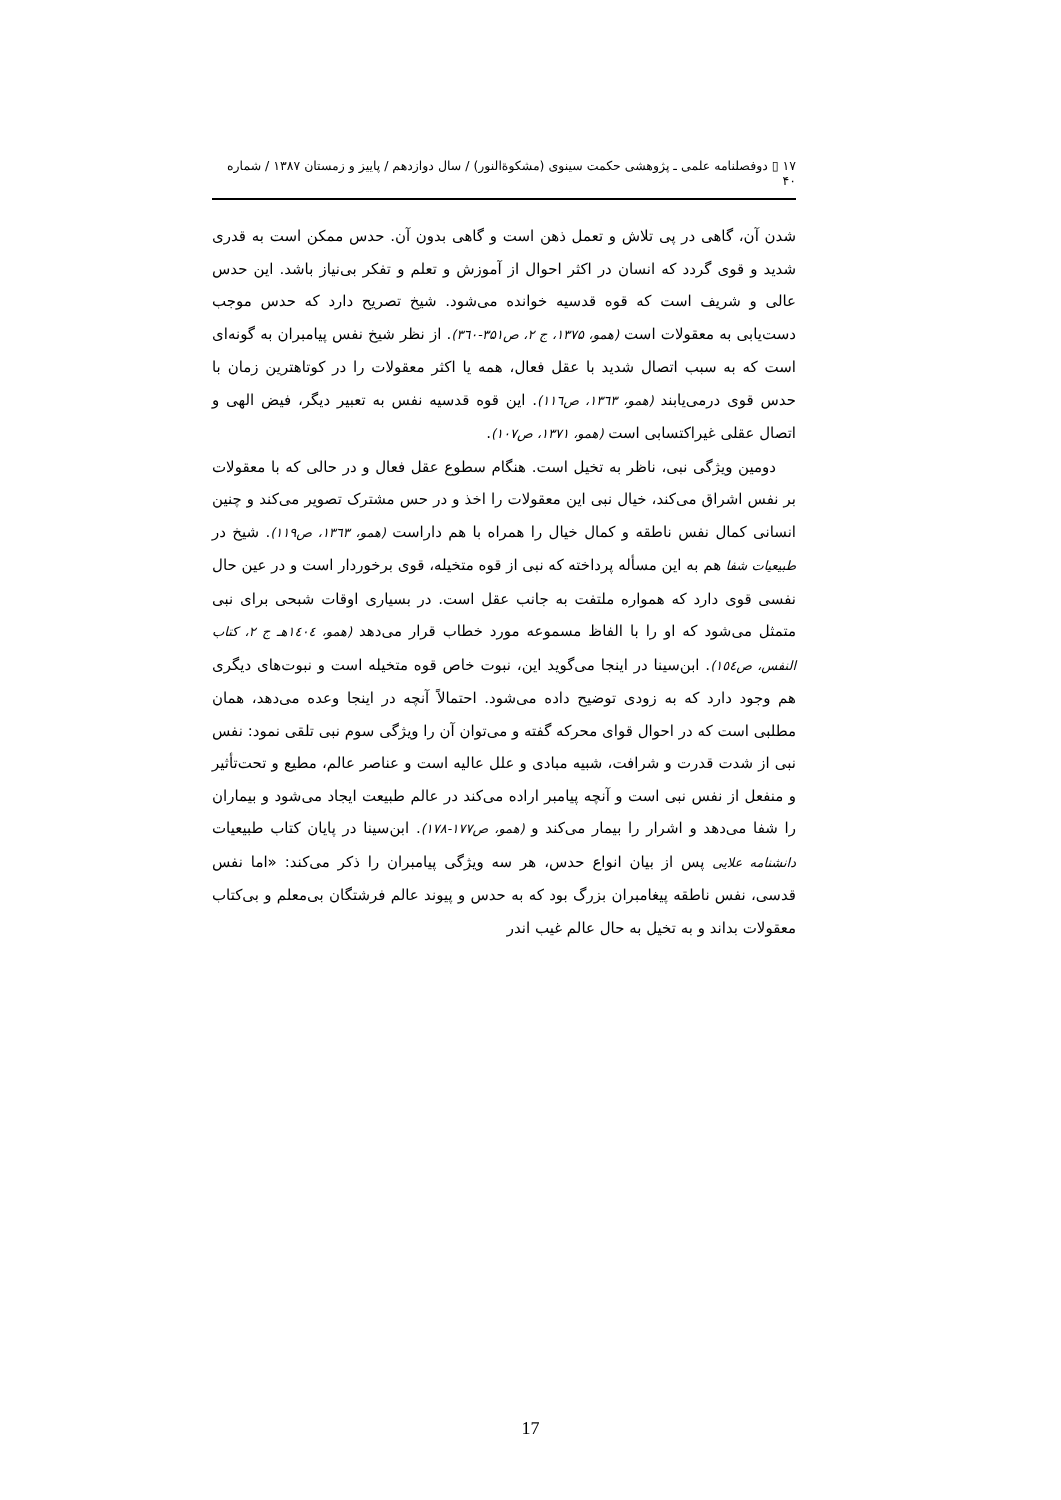۱۷ ▯ دوفصلنامه علمی ـ پژوهشی حکمت سینوی (مشکوةالنور) / سال دوازدهم / پاییز و زمستان ۱۳۸۷ / شماره ۴۰
شدن آن، گاهی در پی تلاش و تعمل ذهن است و گاهی بدون آن. حدس ممکن است به قدری شدید و قوی گردد که انسان در اکثر احوال از آموزش و تعلم و تفکر بی‌نیاز باشد. این حدس عالی و شریف است که قوه قدسیه خوانده می‌شود. شیخ تصریح دارد که حدس موجب دست‌یابی به معقولات است (همو، ۱۳۷۵، ج ۲، ص۳۵۱-۳٦۰). از نظر شیخ نفس پیامبران به گونه‌ای است که به سبب اتصال شدید با عقل فعال، همه یا اکثر معقولات را در کوتاهترین زمان با حدس قوی درمی‌یابند (همو، ۱۳٦۳، ص۱۱٦). این قوه قدسیه نفس به تعبیر دیگر، فیض الهی و اتصال عقلی غیراکتسابی است (همو، ۱۳۷۱، ص۱۰۷).
دومین ویژگی نبی، ناظر به تخیل است. هنگام سطوع عقل فعال و در حالی که با معقولات بر نفس اشراق می‌کند، خیال نبی این معقولات را اخذ و در حس مشترک تصویر می‌کند و چنین انسانی کمال نفس ناطقه و کمال خیال را همراه با هم داراست (همو، ۱۳٦۳، ص۱۱۹). شیخ در طبیعیات شفا هم به این مسأله پرداخته که نبی از قوه متخیله، قوی برخوردار است و در عین حال نفسی قوی دارد که همواره ملتفت به جانب عقل است. در بسیاری اوقات شبحی برای نبی متمثل می‌شود که او را با الفاظ مسموعه مورد خطاب قرار می‌دهد (همو، ۱٤۰٤هـ ج ۲، کتاب النفس، ص۱٥٤). ابن‌سینا در اینجا می‌گوید این، نبوت خاص قوه متخیله است و نبوت‌های دیگری هم وجود دارد که به زودی توضیح داده می‌شود. احتمالاً آنچه در اینجا وعده می‌دهد، همان مطلبی است که در احوال قوای محرکه گفته و می‌توان آن را ویژگی سوم نبی تلقی نمود: نفس نبی از شدت قدرت و شرافت، شبیه مبادی و علل عالیه است و عناصر عالم، مطیع و تحت‌تأثیر و منفعل از نفس نبی است و آنچه پیامبر اراده می‌کند در عالم طبیعت ایجاد می‌شود و بیماران را شفا می‌دهد و اشرار را بیمار می‌کند و (همو، ص۱۷۷-۱۷۸). ابن‌سینا در پایان کتاب طبیعیات دانشنامه علایی پس از بیان انواع حدس، هر سه ویژگی پیامبران را ذکر می‌کند: «اما نفس قدسی، نفس ناطقه پیغامبران بزرگ بود که به حدس و پیوند عالم فرشتگان بی‌معلم و بی‌کتاب معقولات بداند و به تخیل به حال عالم غیب اندر
17